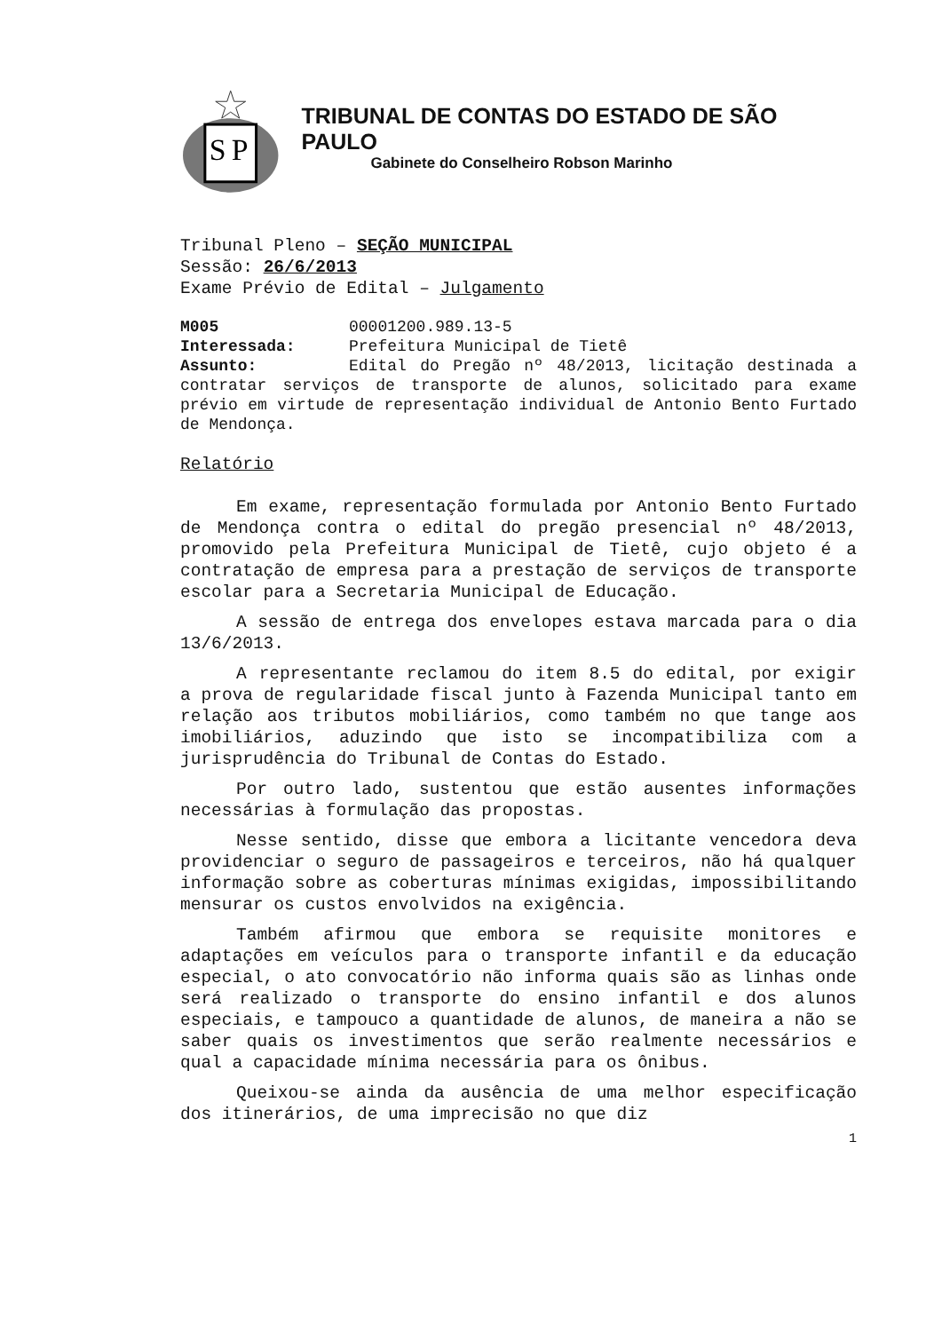S
P
TRIBUNAL DE CONTAS DO ESTADO DE SÃO PAULO
Gabinete do Conselheiro Robson Marinho
Tribunal Pleno – SEÇÃO MUNICIPAL
Sessão: 26/6/2013
Exame Prévio de Edital – Julgamento
M005 00001200.989.13-5
Interessada: Prefeitura Municipal de Tietê
Assunto: Edital do Pregão nº 48/2013, licitação destinada a contratar serviços de transporte de alunos, solicitado para exame prévio em virtude de representação individual de Antonio Bento Furtado de Mendonça.
Relatório
Em exame, representação formulada por Antonio Bento Furtado de Mendonça contra o edital do pregão presencial nº 48/2013, promovido pela Prefeitura Municipal de Tietê, cujo objeto é a contratação de empresa para a prestação de serviços de transporte escolar para a Secretaria Municipal de Educação.
A sessão de entrega dos envelopes estava marcada para o dia 13/6/2013.
A representante reclamou do item 8.5 do edital, por exigir a prova de regularidade fiscal junto à Fazenda Municipal tanto em relação aos tributos mobiliários, como também no que tange aos imobiliários, aduzindo que isto se incompatibiliza com a jurisprudência do Tribunal de Contas do Estado.
Por outro lado, sustentou que estão ausentes informações necessárias à formulação das propostas.
Nesse sentido, disse que embora a licitante vencedora deva providenciar o seguro de passageiros e terceiros, não há qualquer informação sobre as coberturas mínimas exigidas, impossibilitando mensurar os custos envolvidos na exigência.
Também afirmou que embora se requisite monitores e adaptações em veículos para o transporte infantil e da educação especial, o ato convocatório não informa quais são as linhas onde será realizado o transporte do ensino infantil e dos alunos especiais, e tampouco a quantidade de alunos, de maneira a não se saber quais os investimentos que serão realmente necessários e qual a capacidade mínima necessária para os ônibus.
Queixou-se ainda da ausência de uma melhor especificação dos itinerários, de uma imprecisão no que diz
1